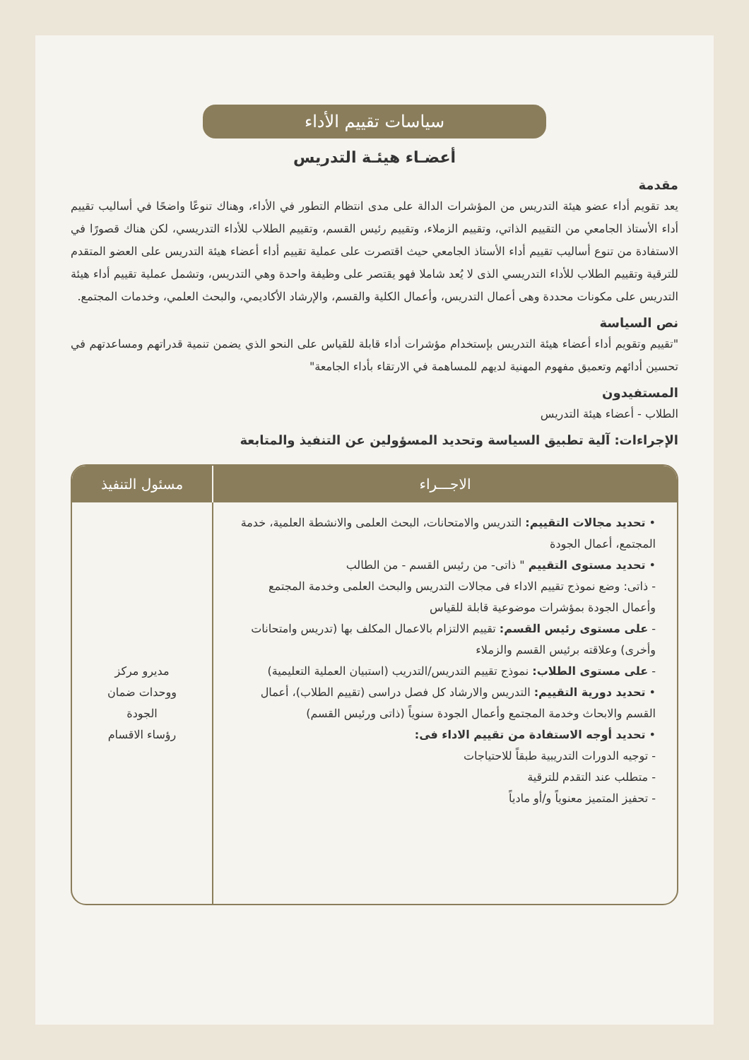سياسات تقييم الأداء
أعضـاء هيئـة التدريس
مقدمة
يعد تقويم أداء عضو هيئة التدريس من المؤشرات الدالة على مدى انتظام التطور في الأداء، وهناك تنوعًا واضحًا في أساليب تقييم أداء الأستاذ الجامعي من التقييم الذاتي، وتقييم الزملاء، وتقييم رئيس القسم، وتقييم الطلاب للأداء التدريسي، لكن هناك قصورًا في الاستفادة من تنوع أساليب تقييم أداء الأستاذ الجامعي حيث اقتصرت على عملية تقييم أداء أعضاء هيئة التدريس على العضو المتقدم للترقية وتقييم الطلاب للأداء التدريسي الذى لا يُعد شاملا فهو يقتصر على وظيفة واحدة وهي التدريس، وتشمل عملية تقييم أداء هيئة التدريس على مكونات محددة وهى أعمال التدريس، وأعمال الكلية والقسم، والإرشاد الأكاديمي، والبحث العلمي، وخدمات المجتمع.
نص السياسة
"تقييم وتقويم أداء أعضاء هيئة التدريس بإستخدام مؤشرات أداء قابلة للقياس على النحو الذي يضمن تنمية قدراتهم ومساعدتهم في تحسين أدائهم وتعميق مفهوم المهنية لديهم للمساهمة في الارتقاء بأداء الجامعة"
المستفيدون
الطلاب - أعضاء هيئة التدريس
الإجراءات: آلية تطبيق السياسة وتحديد المسؤولين عن التنفيذ والمتابعة
| الاجـــراء | مسئول التنفيذ |
| --- | --- |
| • تحديد مجالات التقييم: التدريس والامتحانات، البحث العلمى والانشطة العلمية، خدمة المجتمع، أعمال الجودة • تحديد مستوى التقييم " ذاتى- من رئيس القسم - من الطالب - ذاتى: وضع نموذج تقييم الاداء فى مجالات التدريس والبحث العلمى وخدمة المجتمع وأعمال الجودة بمؤشرات موضوعية قابلة للقياس - على مستوى رئيس القسم: تقييم الالتزام بالاعمال المكلف بها (تدريس وامتحانات وأخرى) وعلاقته برئيس القسم والزملاء - على مستوى الطلاب: نموذج تقييم التدريس/التدريب (استبيان العملية التعليمية) • تحديد دورية التقييم: التدريس والارشاد كل فصل دراسى (تقييم الطلاب)، أعمال القسم والابحاث وخدمة المجتمع وأعمال الجودة سنوياً (ذاتى ورئيس القسم) • تحديد أوجه الاستفادة من تقييم الاداء فى: - توجيه الدورات التدريبية طبقاً للاحتياجات - متطلب عند التقدم للترقية - تحفيز المتميز معنوياً و/أو مادياً | مديرو مركز ووحدات ضمان الجودة رؤساء الاقسام |